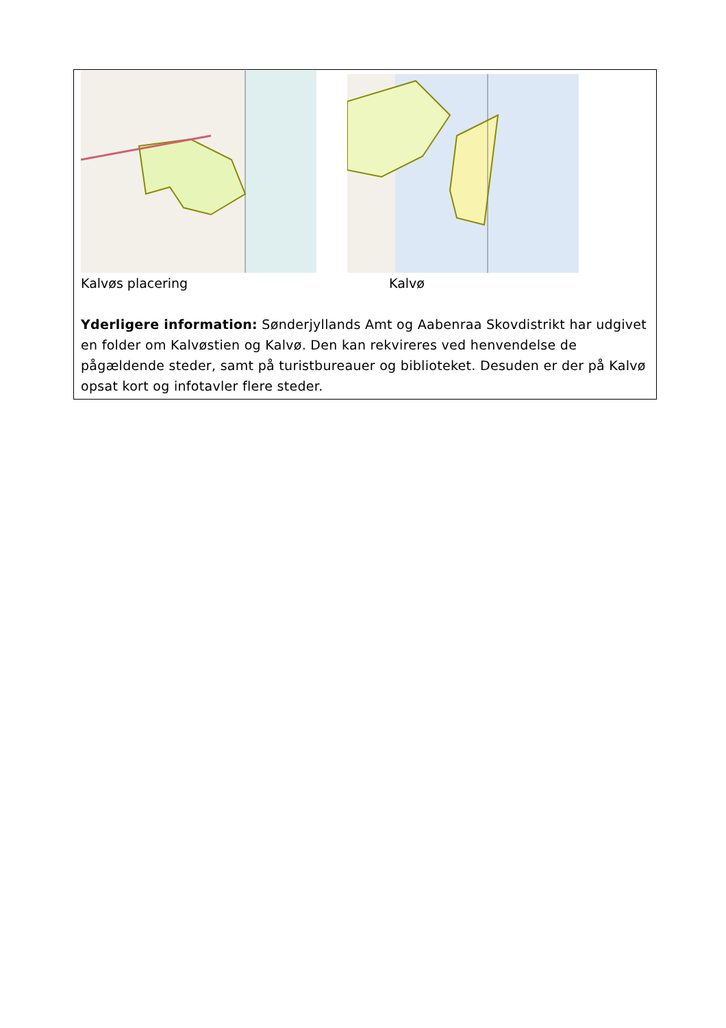Kalvøs placering Kalvø
Yderligere information: Sønderjyllands Amt og Aabenraa Skovdistrikt har udgivet en folder om Kalvøstien og Kalvø. Den kan rekvireres ved henvendelse de pågældende steder, samt på turistbureauer og biblioteket. Desuden er der på Kalvø opsat kort og infotavler flere steder.